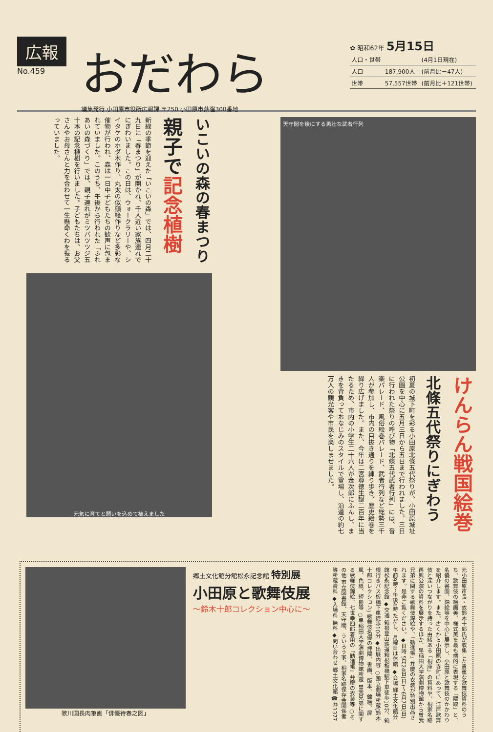広報
No.459
おだわら
編集発行 小田原市役所広報課 〒250 小田原市荻窪300番地
✿ 昭和62年 5月15日
| 人口・世帯 | | (4月1日現在) |
| 人口 | 187,900人 | (前月比－47人) |
| 世帯 | 57,557世帯 | (前月比＋121世帯) |
天守閣を後にする勇壮な武者行列
けんらん戦国絵巻
北條五代祭りにぎわう
初夏の城下町を彩る小田原北條五代祭りが、小田原城址公園を中心に五月三日から五日まで行われました。三日に行われた祭りの呼び物「北條五代武者行列」には、音楽パレード、風俗絵巻パレード、武者行列など総勢三千人が参加し、市内の目抜き通りを練り歩き、歴史絵巻を繰り広げました。また、今年は二宮尊徳生誕二百年に当たるため、市内の小学生二十六人が金次郎にふんし、まきを背負っておなじみのスタイルで登場し、沿道の約七万人の観光客や市民を楽しませました。
いこいの森の春まつり
親子で記念植樹
新緑の季節を迎えた「いこいの森」では、四月二十九日に「春まつり」が開かれ、千人近い家族連れでにぎわいました。この日は、ウォークラリーや、シイタケのホダ木作り、丸太の似顔絵作りなど多彩な催物が行われ、森は一日中子どもたちの歓声に包まれていました。このうち、午後から行われた「ふれあいの森づくり」では、親子連れがミツバツツジ五十本の記念植樹を行いました。子どもたちは、お父さんやお母さんと力を合わせて一生懸命くわを振るっていました。
元気に育てと願いを込めて植えました
歌川国長肉筆画「俳優待春之図」 郷土文化館分館松永記念館 特別展
小田原と歌舞伎展
～鈴木十郎コレクション中心に～
元小田原市長・故鈴木十郎氏が収集した貴重な歌舞伎資料のうち、歌舞伎の絵画美、様式美を最も端的に表現する「隈取」と、名優の書画、錦絵等を中心に展示し、小田原と歌舞伎のかかわりを紹介します。また、古くから小田原の寺町にあって、江戸歌舞伎と深いつながりを持った由緒ある「桐座」の資料や、桐家名跡再興公演の資料を展示するほか、早稲田大学演劇博物館から曽我兄弟に関する歌舞伎錦絵や、「勧進帳」弁慶の衣装が特別出品されます。是非ご覧ください。◆日時 5月24日(日)～6月7日(日) 午前9時～午後4時 ただし、月曜日は休館 ◆会場 郷土文化館分館松永記念館 ◆交通 箱根登山鉄道箱根板橋駅下車徒歩10分、箱根行きバス板橋下車徒歩10分 ◆出展内容 ○国立劇場所蔵(鈴木十郎コレクション) 歌舞伎名優の押隈、書画、版本、錦絵、屏風、色紙、短冊等 ○早稲田大学演劇博物館所蔵 曽我兄弟に関する歌舞伎錦絵、七世幸四郎着用の「勧進帳」弁慶の衣装等 ○その他 市立図書館、天守閣、ういろう家、桐家名跡保存会関係者等所蔵資料 ◆入場料 無料 ◆問い合わせ 郷土文化館 ☎㉓1377